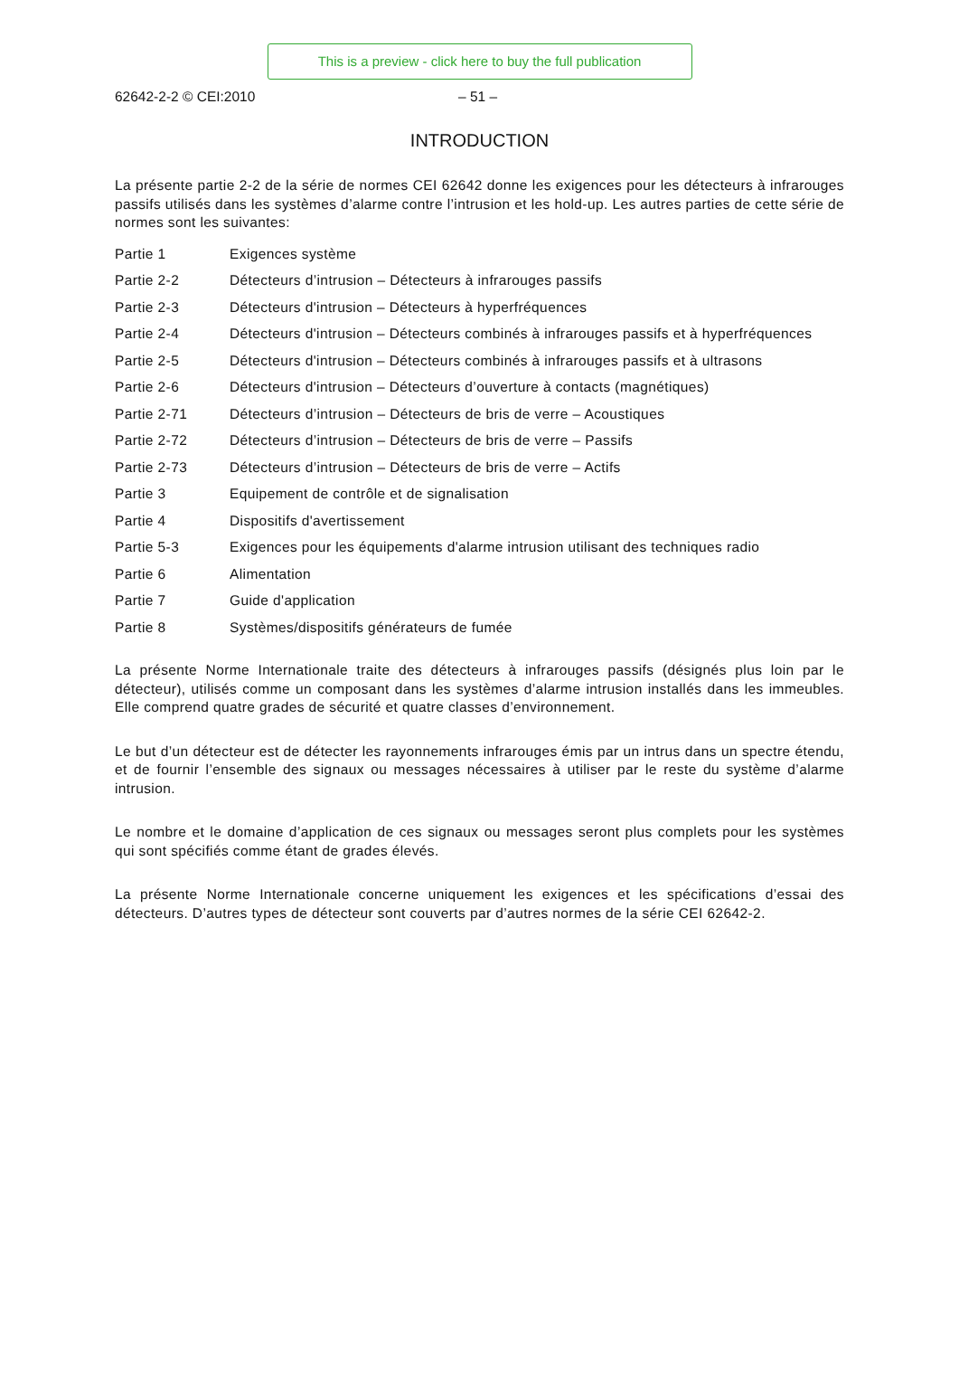This is a preview - click here to buy the full publication
62642-2-2 © CEI:2010 – 51 –
INTRODUCTION
La présente partie 2-2 de la série de normes CEI 62642 donne les exigences pour les détecteurs à infrarouges passifs utilisés dans les systèmes d’alarme contre l’intrusion et les hold-up. Les autres parties de cette série de normes sont les suivantes:
| Partie 1 | Exigences système |
| Partie 2-2 | Détecteurs d’intrusion – Détecteurs à infrarouges passifs |
| Partie 2-3 | Détecteurs d'intrusion – Détecteurs à hyperfréquences |
| Partie 2-4 | Détecteurs d'intrusion – Détecteurs combinés à infrarouges passifs et à hyperfréquences |
| Partie 2-5 | Détecteurs d'intrusion – Détecteurs combinés à infrarouges passifs et à ultrasons |
| Partie 2-6 | Détecteurs d'intrusion – Détecteurs d’ouverture à contacts (magnétiques) |
| Partie 2-71 | Détecteurs d’intrusion – Détecteurs de bris de verre – Acoustiques |
| Partie 2-72 | Détecteurs d’intrusion – Détecteurs de bris de verre – Passifs |
| Partie 2-73 | Détecteurs d’intrusion – Détecteurs de bris de verre – Actifs |
| Partie 3 | Equipement de contrôle et de signalisation |
| Partie 4 | Dispositifs d'avertissement |
| Partie 5-3 | Exigences pour les équipements d'alarme intrusion utilisant des techniques radio |
| Partie 6 | Alimentation |
| Partie 7 | Guide d'application |
| Partie 8 | Systèmes/dispositifs générateurs de fumée |
La présente Norme Internationale traite des détecteurs à infrarouges passifs (désignés plus loin par le détecteur), utilisés comme un composant dans les systèmes d’alarme intrusion installés dans les immeubles. Elle comprend quatre grades de sécurité et quatre classes d’environnement.
Le but d’un détecteur est de détecter les rayonnements infrarouges émis par un intrus dans un spectre étendu, et de fournir l’ensemble des signaux ou messages nécessaires à utiliser par le reste du système d’alarme intrusion.
Le nombre et le domaine d’application de ces signaux ou messages seront plus complets pour les systèmes qui sont spécifiés comme étant de grades élevés.
La présente Norme Internationale concerne uniquement les exigences et les spécifications d’essai des détecteurs. D’autres types de détecteur sont couverts par d’autres normes de la série CEI 62642-2.